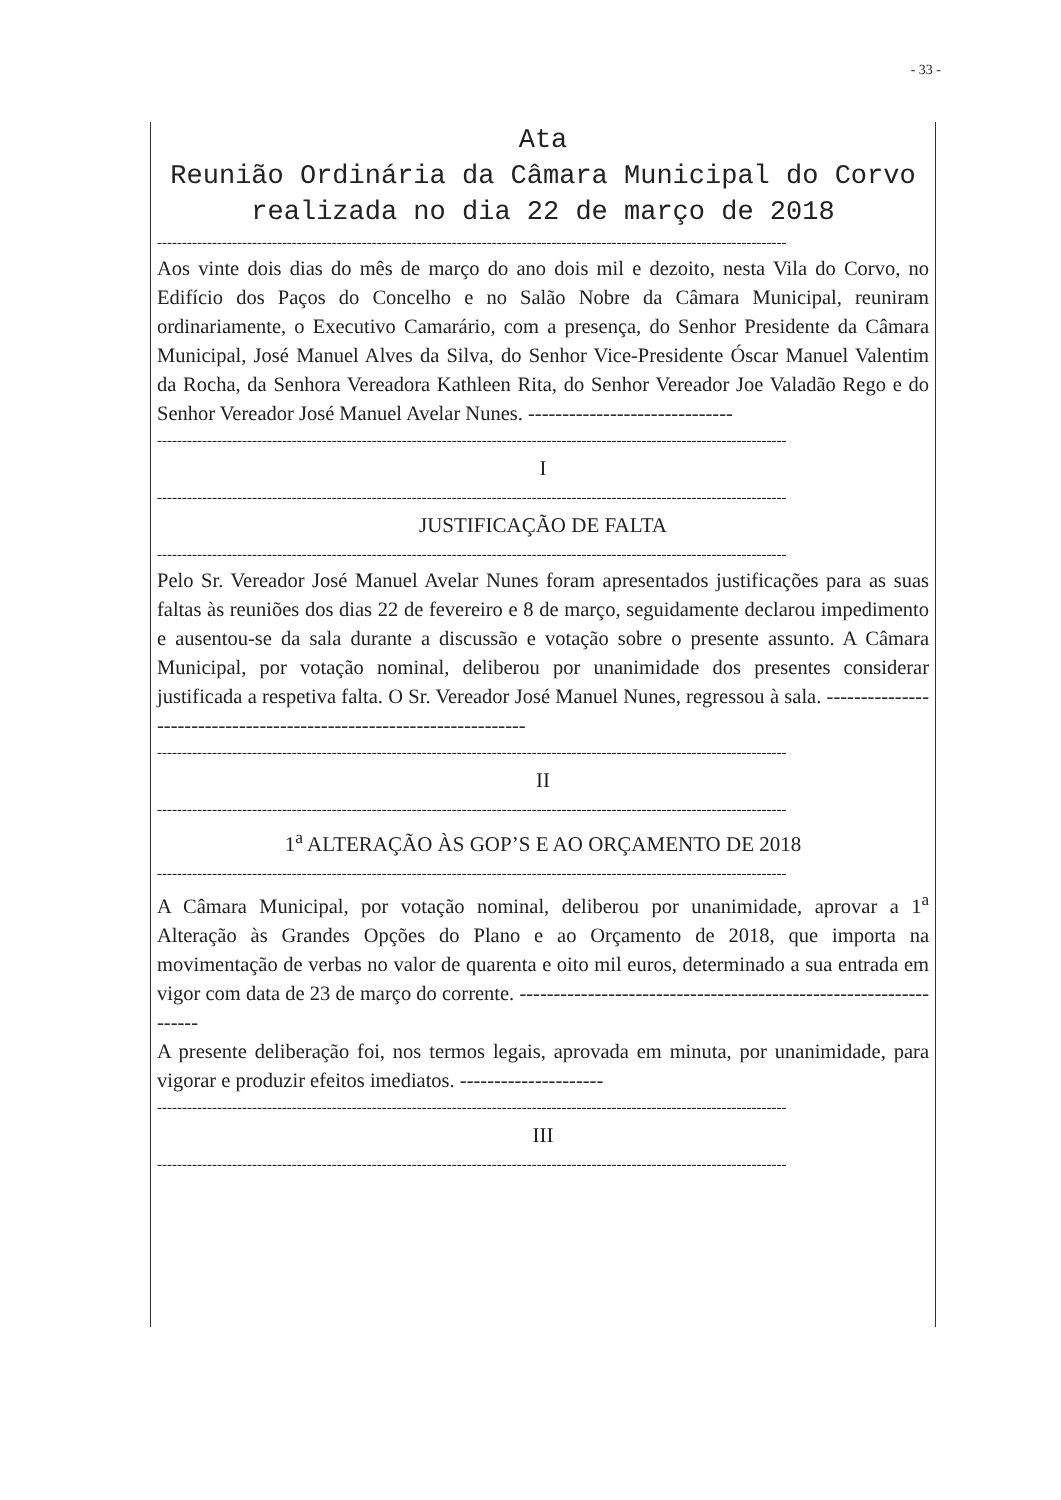- 33 -
Ata
Reunião Ordinária da Câmara Municipal do Corvo realizada no dia 22 de março de 2018
------------------------------------------------------------------------------------------------------------------------------
Aos vinte dois dias do mês de março do ano dois mil e dezoito, nesta Vila do Corvo, no Edifício dos Paços do Concelho e no Salão Nobre da Câmara Municipal, reuniram ordinariamente, o Executivo Camarário, com a presença, do Senhor Presidente da Câmara Municipal, José Manuel Alves da Silva, do Senhor Vice-Presidente Óscar Manuel Valentim da Rocha, da Senhora Vereadora Kathleen Rita, do Senhor Vereador Joe Valadão Rego e do Senhor Vereador José Manuel Avelar Nunes. ------------------------------
------------------------------------------------------------------------------------------------------------------------------
I
------------------------------------------------------------------------------------------------------------------------------
JUSTIFICAÇÃO DE FALTA
------------------------------------------------------------------------------------------------------------------------------
Pelo Sr. Vereador José Manuel Avelar Nunes foram apresentados justificações para as suas faltas às reuniões dos dias 22 de fevereiro e 8 de março, seguidamente declarou impedimento e ausentou-se da sala durante a discussão e votação sobre o presente assunto. A Câmara Municipal, por votação nominal, deliberou por unanimidade dos presentes considerar justificada a respetiva falta. O Sr. Vereador José Manuel Nunes, regressou à sala. ---------------------------------------------------------------------
------------------------------------------------------------------------------------------------------------------------------
II
------------------------------------------------------------------------------------------------------------------------------
1<sup>a</sup> ALTERAÇÃO ÀS GOP’S E AO ORÇAMENTO DE 2018
------------------------------------------------------------------------------------------------------------------------------
A Câmara Municipal, por votação nominal, deliberou por unanimidade, aprovar a 1<sup>a</sup> Alteração às Grandes Opções do Plano e ao Orçamento de 2018, que importa na movimentação de verbas no valor de quarenta e oito mil euros, determinado a sua entrada em vigor com data de 23 de março do corrente. ------------------------------------------------------------------
A presente deliberação foi, nos termos legais, aprovada em minuta, por unanimidade, para vigorar e produzir efeitos imediatos. ---------------------
------------------------------------------------------------------------------------------------------------------------------
III
------------------------------------------------------------------------------------------------------------------------------